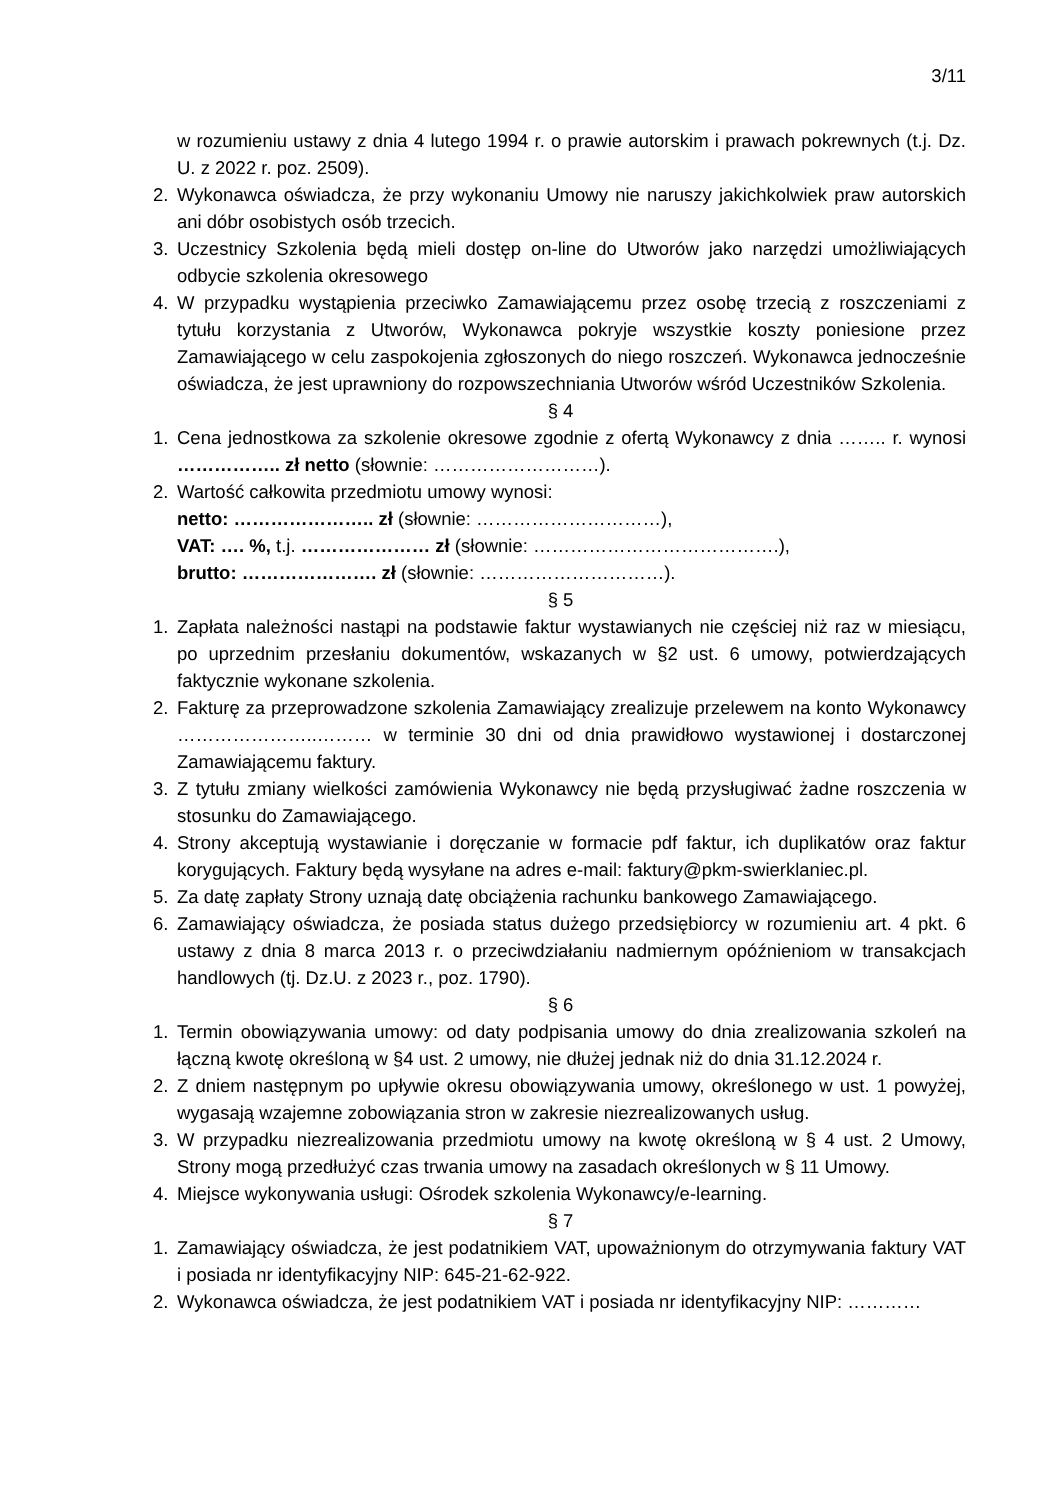3/11
w rozumieniu ustawy z dnia 4 lutego 1994 r. o prawie autorskim i prawach pokrewnych (t.j. Dz. U. z 2022 r. poz. 2509).
2. Wykonawca oświadcza, że przy wykonaniu Umowy nie naruszy jakichkolwiek praw autorskich ani dóbr osobistych osób trzecich.
3. Uczestnicy Szkolenia będą mieli dostęp on-line do Utworów jako narzędzi umożliwiających odbycie szkolenia okresowego
4. W przypadku wystąpienia przeciwko Zamawiającemu przez osobę trzecią z roszczeniami z tytułu korzystania z Utworów, Wykonawca pokryje wszystkie koszty poniesione przez Zamawiającego w celu zaspokojenia zgłoszonych do niego roszczeń. Wykonawca jednocześnie oświadcza, że jest uprawniony do rozpowszechniania Utworów wśród Uczestników Szkolenia.
§ 4
1. Cena jednostkowa za szkolenie okresowe zgodnie z ofertą Wykonawcy z dnia …….. r. wynosi …………….. zł netto (słownie: ………………………).
2. Wartość całkowita przedmiotu umowy wynosi:
netto: ………………….. zł (słownie: …………………………),
VAT: …. %, t.j. ………………… zł (słownie: ………………………………….),
brutto: …………………. zł (słownie: …………………………).
§ 5
1. Zapłata należności nastąpi na podstawie faktur wystawianych nie częściej niż raz w miesiącu, po uprzednim przesłaniu dokumentów, wskazanych w §2 ust. 6 umowy, potwierdzających faktycznie wykonane szkolenia.
2. Fakturę za przeprowadzone szkolenia Zamawiający zrealizuje przelewem na konto Wykonawcy …………………..……… w terminie 30 dni od dnia prawidłowo wystawionej i dostarczonej Zamawiającemu faktury.
3. Z tytułu zmiany wielkości zamówienia Wykonawcy nie będą przysługiwać żadne roszczenia w stosunku do Zamawiającego.
4. Strony akceptują wystawianie i doręczanie w formacie pdf faktur, ich duplikatów oraz faktur korygujących. Faktury będą wysyłane na adres e-mail: faktury@pkm-swierklaniec.pl.
5. Za datę zapłaty Strony uznają datę obciążenia rachunku bankowego Zamawiającego.
6. Zamawiający oświadcza, że posiada status dużego przedsiębiorcy w rozumieniu art. 4 pkt. 6 ustawy z dnia 8 marca 2013 r. o przeciwdziałaniu nadmiernym opóźnieniom w transakcjach handlowych (tj. Dz.U. z 2023 r., poz. 1790).
§ 6
1. Termin obowiązywania umowy: od daty podpisania umowy do dnia zrealizowania szkoleń na łączną kwotę określoną w §4 ust. 2 umowy, nie dłużej jednak niż do dnia 31.12.2024 r.
2. Z dniem następnym po upływie okresu obowiązywania umowy, określonego w ust. 1 powyżej, wygasają wzajemne zobowiązania stron w zakresie niezrealizowanych usług.
3. W przypadku niezrealizowania przedmiotu umowy na kwotę określoną w § 4 ust. 2 Umowy, Strony mogą przedłużyć czas trwania umowy na zasadach określonych w § 11 Umowy.
4. Miejsce wykonywania usługi: Ośrodek szkolenia Wykonawcy/e-learning.
§ 7
1. Zamawiający oświadcza, że jest podatnikiem VAT, upoważnionym do otrzymywania faktury VAT i posiada nr identyfikacyjny NIP: 645-21-62-922.
2. Wykonawca oświadcza, że jest podatnikiem VAT i posiada nr identyfikacyjny NIP: …………